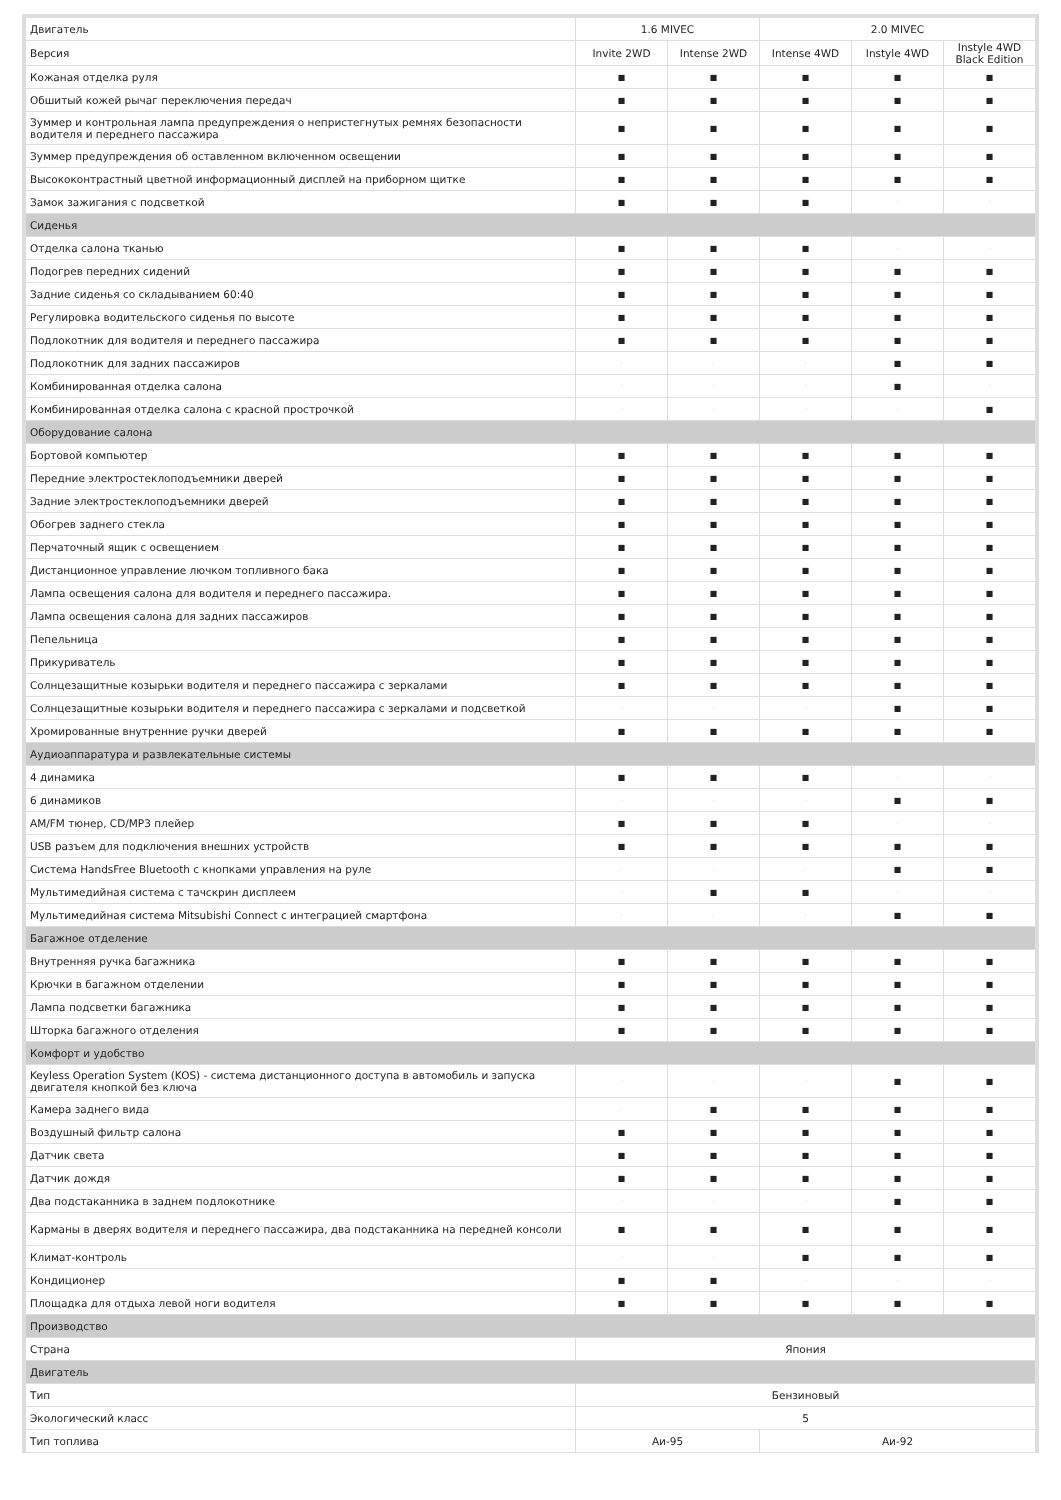| Двигатель | 1.6 MIVEC | | 2.0 MIVEC | | |
| --- | --- | --- | --- | --- | --- |
| Версия | Invite 2WD | Intense 2WD | Intense 4WD | Instyle 4WD | Instyle 4WD Black Edition |
| Кожаная отделка руля | ■ | ■ | ■ | ■ | ■ |
| Обшитый кожей рычаг переключения передач | ■ | ■ | ■ | ■ | ■ |
| Зуммер и контрольная лампа предупреждения о непристегнутых ремнях безопасности водителя и переднего пассажира | ■ | ■ | ■ | ■ | ■ |
| Зуммер предупреждения об оставленном включенном освещении | ■ | ■ | ■ | ■ | ■ |
| Высококонтрастный цветной информационный дисплей на приборном щитке | ■ | ■ | ■ | ■ | ■ |
| Замок зажигания с подсветкой | ■ | ■ | ■ | · | · |
| Сиденья | | | | | |
| Отделка салона тканью | ■ | ■ | ■ | · | · |
| Подогрев передних сидений | ■ | ■ | ■ | ■ | ■ |
| Задние сиденья со складыванием 60:40 | ■ | ■ | ■ | ■ | ■ |
| Регулировка водительского сиденья по высоте | ■ | ■ | ■ | ■ | ■ |
| Подлокотник для водителя и переднего пассажира | ■ | ■ | ■ | ■ | ■ |
| Подлокотник для задних пассажиров | · | · | · | ■ | ■ |
| Комбинированная отделка салона | · | · | · | ■ | · |
| Комбинированная отделка салона с красной прострочкой | · | · | · | · | ■ |
| Оборудование салона | | | | | |
| Бортовой компьютер | ■ | ■ | ■ | ■ | ■ |
| Передние электростеклоподъемники дверей | ■ | ■ | ■ | ■ | ■ |
| Задние электростеклоподъемники дверей | ■ | ■ | ■ | ■ | ■ |
| Обогрев заднего стекла | ■ | ■ | ■ | ■ | ■ |
| Перчаточный ящик с освещением | ■ | ■ | ■ | ■ | ■ |
| Дистанционное управление лючком топливного бака | ■ | ■ | ■ | ■ | ■ |
| Лампа освещения салона для водителя и переднего пассажира. | ■ | ■ | ■ | ■ | ■ |
| Лампа освещения салона для задних пассажиров | ■ | ■ | ■ | ■ | ■ |
| Пепельница | ■ | ■ | ■ | ■ | ■ |
| Прикуриватель | ■ | ■ | ■ | ■ | ■ |
| Солнцезащитные козырьки водителя и переднего пассажира с зеркалами | ■ | ■ | ■ | ■ | ■ |
| Солнцезащитные козырьки водителя и переднего пассажира с зеркалами и подсветкой | · | · | · | ■ | ■ |
| Хромированные внутренние ручки дверей | ■ | ■ | ■ | ■ | ■ |
| Аудиоаппаратура и развлекательные системы | | | | | |
| 4 динамика | ■ | ■ | ■ | · | · |
| 6 динамиков | · | · | · | ■ | ■ |
| AM/FM тюнер, CD/MP3 плейер | ■ | ■ | ■ | · | · |
| USB разъем для подключения внешних устройств | ■ | ■ | ■ | ■ | ■ |
| Система HandsFree Bluetooth с кнопками управления на руле | · | · | · | ■ | ■ |
| Мультимедийная система с тачскрин дисплеем | · | ■ | ■ | · | · |
| Мультимедийная система Mitsubishi Connect с интеграцией смартфона | · | · | · | ■ | ■ |
| Багажное отделение | | | | | |
| Внутренняя ручка багажника | ■ | ■ | ■ | ■ | ■ |
| Крючки в багажном отделении | ■ | ■ | ■ | ■ | ■ |
| Лампа подсветки багажника | ■ | ■ | ■ | ■ | ■ |
| Шторка багажного отделения | ■ | ■ | ■ | ■ | ■ |
| Комфорт и удобство | | | | | |
| Keyless Operation System (KOS) - система дистанционного доступа в автомобиль и запуска двигателя кнопкой без ключа | · | · | · | ■ | ■ |
| Камера заднего вида | · | ■ | ■ | ■ | ■ |
| Воздушный фильтр салона | ■ | ■ | ■ | ■ | ■ |
| Датчик света | ■ | ■ | ■ | ■ | ■ |
| Датчик дождя | ■ | ■ | ■ | ■ | ■ |
| Два подстаканника в заднем подлокотнике | · | · | · | ■ | ■ |
| Карманы в дверях водителя и переднего пассажира, два подстаканника на передней консоли | ■ | ■ | ■ | ■ | ■ |
| Климат-контроль | · | · | ■ | ■ | ■ |
| Кондиционер | ■ | ■ | · | · | · |
| Площадка для отдыха левой ноги водителя | ■ | ■ | ■ | ■ | ■ |
| Производство | | | | | |
| Страна | Япония | | | | |
| Двигатель | | | | | |
| Тип | Бензиновый | | | | |
| Экологический класс | 5 | | | | |
| Тип топлива | Аи-95 | | Аи-92 | | |